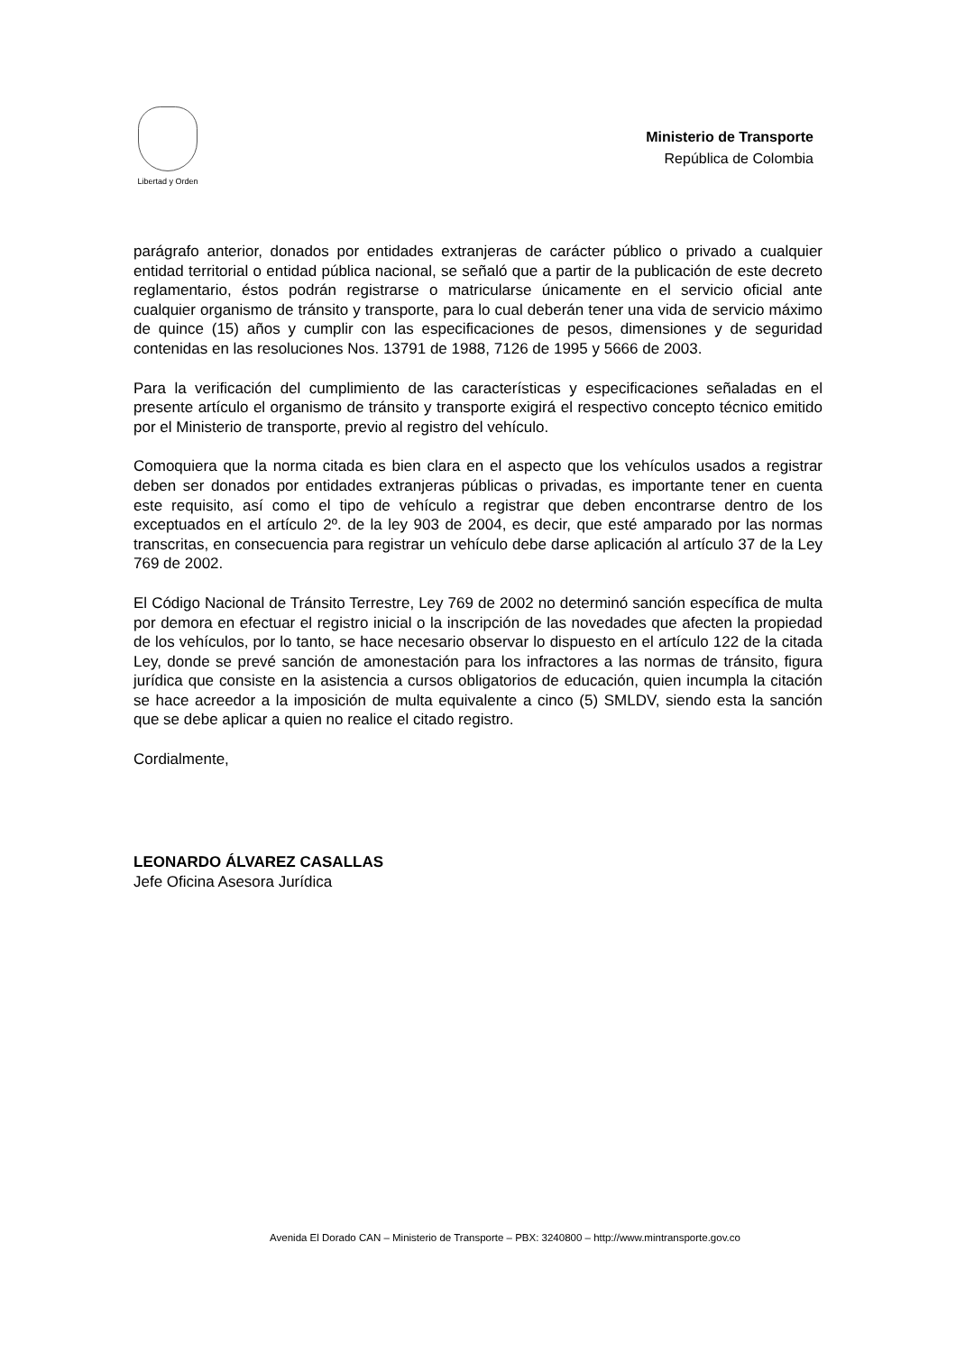Libertad y Orden
Ministerio de Transporte
República de Colombia
parágrafo anterior, donados por entidades extranjeras de carácter público o privado a cualquier entidad territorial o entidad pública nacional, se señaló que a partir de la publicación de este decreto reglamentario, éstos podrán registrarse o matricularse únicamente en el servicio oficial ante cualquier organismo de tránsito y transporte, para lo cual deberán tener una vida de servicio máximo de quince (15) años y cumplir con las especificaciones de pesos, dimensiones y de seguridad contenidas en las resoluciones Nos. 13791 de 1988, 7126 de 1995 y 5666 de 2003.
Para la verificación del cumplimiento de las características y especificaciones señaladas en el presente artículo el organismo de tránsito y transporte exigirá el respectivo concepto técnico emitido por el Ministerio de transporte, previo al registro del vehículo.
Comoquiera que la norma citada es bien clara en el aspecto que los vehículos usados a registrar deben ser donados por entidades extranjeras públicas o privadas, es importante tener en cuenta este requisito, así como el tipo de vehículo a registrar que deben encontrarse dentro de los exceptuados en el artículo 2º. de la ley 903 de 2004, es decir, que esté amparado por las normas transcritas, en consecuencia para registrar un vehículo debe darse aplicación al artículo 37 de la Ley 769 de 2002.
El Código Nacional de Tránsito Terrestre, Ley 769 de 2002 no determinó sanción específica de multa por demora en efectuar el registro inicial o la inscripción de las novedades que afecten la propiedad de los vehículos, por lo tanto, se hace necesario observar lo dispuesto en el artículo 122 de la citada Ley, donde se prevé sanción de amonestación para los infractores a las normas de tránsito, figura jurídica que consiste en la asistencia a cursos obligatorios de educación, quien incumpla la citación se hace acreedor a la imposición de multa equivalente a cinco (5) SMLDV, siendo esta la sanción que se debe aplicar a quien no realice el citado registro.
Cordialmente,
LEONARDO ÁLVAREZ CASALLAS
Jefe Oficina Asesora Jurídica
Avenida El Dorado CAN – Ministerio de Transporte – PBX: 3240800 – http://www.mintransporte.gov.co